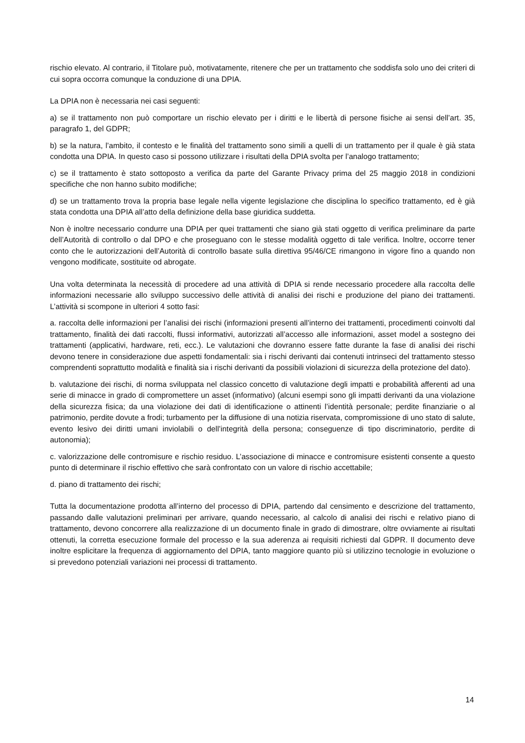rischio elevato. Al contrario, il Titolare può, motivatamente, ritenere che per un trattamento che soddisfa solo uno dei criteri di cui sopra occorra comunque la conduzione di una DPIA.
La DPIA non è necessaria nei casi seguenti:
a) se il trattamento non può comportare un rischio elevato per i diritti e le libertà di persone fisiche ai sensi dell’art. 35, paragrafo 1, del GDPR;
b) se la natura, l’ambito, il contesto e le finalità del trattamento sono simili a quelli di un trattamento per il quale è già stata condotta una DPIA. In questo caso si possono utilizzare i risultati della DPIA svolta per l’analogo trattamento;
c) se il trattamento è stato sottoposto a verifica da parte del Garante Privacy prima del 25 maggio 2018 in condizioni specifiche che non hanno subito modifiche;
d) se un trattamento trova la propria base legale nella vigente legislazione che disciplina lo specifico trattamento, ed è già stata condotta una DPIA all’atto della definizione della base giuridica suddetta.
Non è inoltre necessario condurre una DPIA per quei trattamenti che siano già stati oggetto di verifica preliminare da parte dell’Autorità di controllo o dal DPO e che proseguano con le stesse modalità oggetto di tale verifica. Inoltre, occorre tener conto che le autorizzazioni dell’Autorità di controllo basate sulla direttiva 95/46/CE rimangono in vigore fino a quando non vengono modificate, sostituite od abrogate.
Una volta determinata la necessità di procedere ad una attività di DPIA si rende necessario procedere alla raccolta delle informazioni necessarie allo sviluppo successivo delle attività di analisi dei rischi e produzione del piano dei trattamenti. L’attività si scompone in ulteriori 4 sotto fasi:
a. raccolta delle informazioni per l’analisi dei rischi (informazioni presenti all’interno dei trattamenti, procedimenti coinvolti dal trattamento, finalità dei dati raccolti, flussi informativi, autorizzati all’accesso alle informazioni, asset model a sostegno dei trattamenti (applicativi, hardware, reti, ecc.). Le valutazioni che dovranno essere fatte durante la fase di analisi dei rischi devono tenere in considerazione due aspetti fondamentali: sia i rischi derivanti dai contenuti intrinseci del trattamento stesso comprendenti soprattutto modalità e finalità sia i rischi derivanti da possibili violazioni di sicurezza della protezione del dato).
b. valutazione dei rischi, di norma sviluppata nel classico concetto di valutazione degli impatti e probabilità afferenti ad una serie di minacce in grado di compromettere un asset (informativo) (alcuni esempi sono gli impatti derivanti da una violazione della sicurezza fisica; da una violazione dei dati di identificazione o attinenti l’identità personale; perdite finanziarie o al patrimonio, perdite dovute a frodi; turbamento per la diffusione di una notizia riservata, compromissione di uno stato di salute, evento lesivo dei diritti umani inviolabili o dell’integrità della persona; conseguenze di tipo discriminatorio, perdite di autonomia);
c. valorizzazione delle contromisure e rischio residuo. L’associazione di minacce e contromisure esistenti consente a questo punto di determinare il rischio effettivo che sarà confrontato con un valore di rischio accettabile;
d. piano di trattamento dei rischi;
Tutta la documentazione prodotta all’interno del processo di DPIA, partendo dal censimento e descrizione del trattamento, passando dalle valutazioni preliminari per arrivare, quando necessario, al calcolo di analisi dei rischi e relativo piano di trattamento, devono concorrere alla realizzazione di un documento finale in grado di dimostrare, oltre ovviamente ai risultati ottenuti, la corretta esecuzione formale del processo e la sua aderenza ai requisiti richiesti dal GDPR. Il documento deve inoltre esplicitare la frequenza di aggiornamento del DPIA, tanto maggiore quanto più si utilizzino tecnologie in evoluzione o si prevedono potenziali variazioni nei processi di trattamento.
14